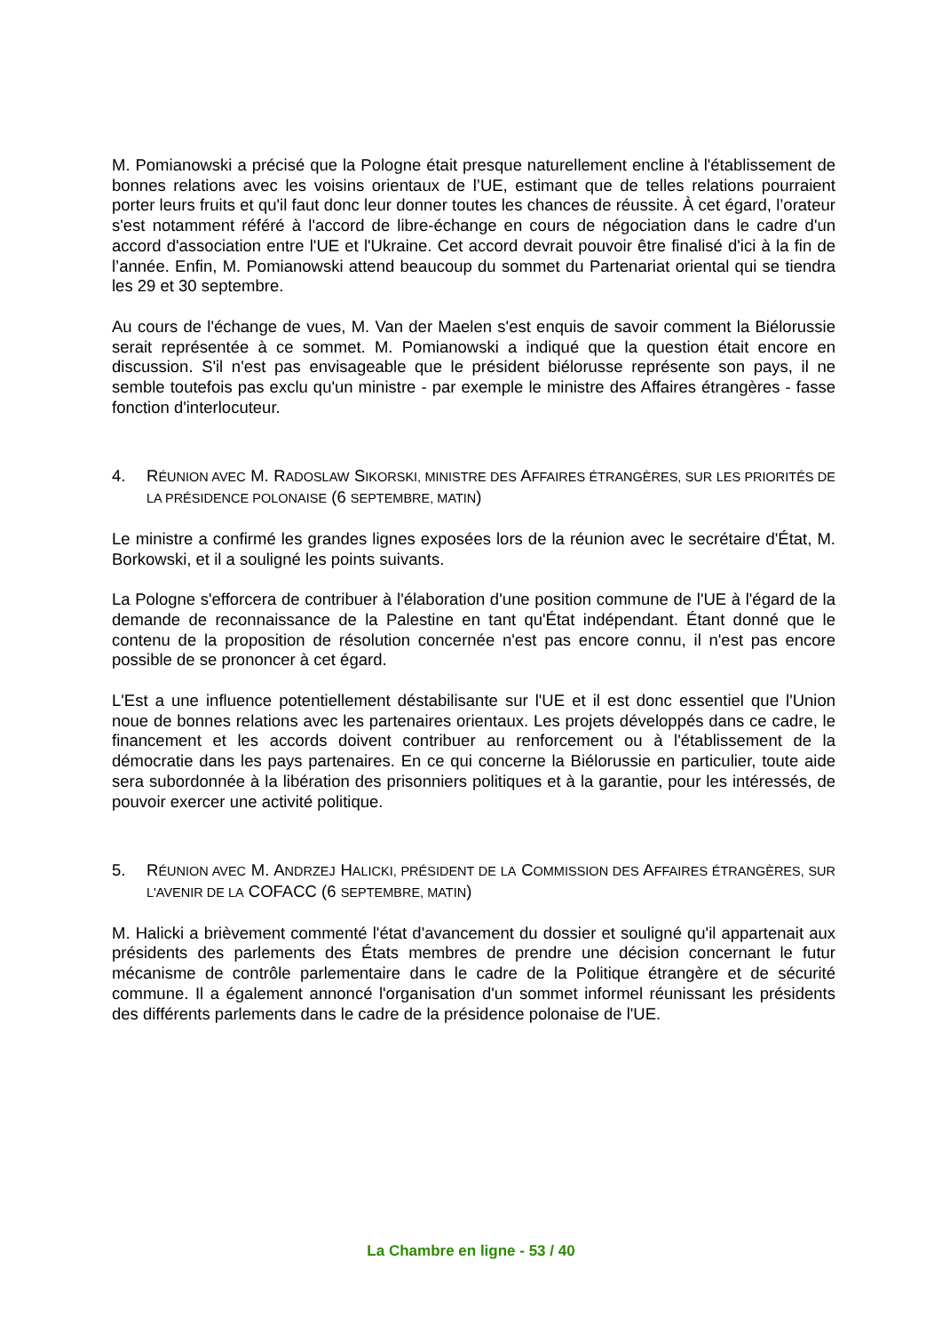M. Pomianowski a précisé que la Pologne était presque naturellement encline à l'établissement de bonnes relations avec les voisins orientaux de l’UE, estimant que de telles relations pourraient porter leurs fruits et qu'il faut donc leur donner toutes les chances de réussite. À cet égard, l’orateur s'est notamment référé à l'accord de libre-échange en cours de négociation dans le cadre d'un accord d'association entre l'UE et l'Ukraine. Cet accord devrait pouvoir être finalisé d'ici à la fin de l’année. Enfin, M. Pomianowski attend beaucoup du sommet du Partenariat oriental qui se tiendra les 29 et 30 septembre.
Au cours de l'échange de vues, M. Van der Maelen s'est enquis de savoir comment la Biélorussie serait représentée à ce sommet. M. Pomianowski a indiqué que la question était encore en discussion. S'il n'est pas envisageable que le président biélorusse représente son pays, il ne semble toutefois pas exclu qu'un ministre - par exemple le ministre des Affaires étrangères - fasse fonction d'interlocuteur.
4. RÉUNION AVEC M. RADOSLAW SIKORSKI, MINISTRE DES AFFAIRES ÉTRANGÈRES, SUR LES PRIORITÉS DE LA PRÉSIDENCE POLONAISE (6 SEPTEMBRE, MATIN)
Le ministre a confirmé les grandes lignes exposées lors de la réunion avec le secrétaire d'État, M. Borkowski, et il a souligné les points suivants.
La Pologne s'efforcera de contribuer à l'élaboration d'une position commune de l'UE à l'égard de la demande de reconnaissance de la Palestine en tant qu'État indépendant. Étant donné que le contenu de la proposition de résolution concernée n'est pas encore connu, il n'est pas encore possible de se prononcer à cet égard.
L'Est a une influence potentiellement déstabilisante sur l'UE et il est donc essentiel que l'Union noue de bonnes relations avec les partenaires orientaux. Les projets développés dans ce cadre, le financement et les accords doivent contribuer au renforcement ou à l'établissement de la démocratie dans les pays partenaires. En ce qui concerne la Biélorussie en particulier, toute aide sera subordonnée à la libération des prisonniers politiques et à la garantie, pour les intéressés, de pouvoir exercer une activité politique.
5. RÉUNION AVEC M. ANDRZEJ HALICKI, PRÉSIDENT DE LA COMMISSION DES AFFAIRES ÉTRANGÈRES, SUR L'AVENIR DE LA COFACC (6 SEPTEMBRE, MATIN)
M. Halicki a brièvement commenté l'état d'avancement du dossier et souligné qu'il appartenait aux présidents des parlements des États membres de prendre une décision concernant le futur mécanisme de contrôle parlementaire dans le cadre de la Politique étrangère et de sécurité commune. Il a également annoncé l'organisation d'un sommet informel réunissant les présidents des différents parlements dans le cadre de la présidence polonaise de l'UE.
La Chambre en ligne - 53 / 40